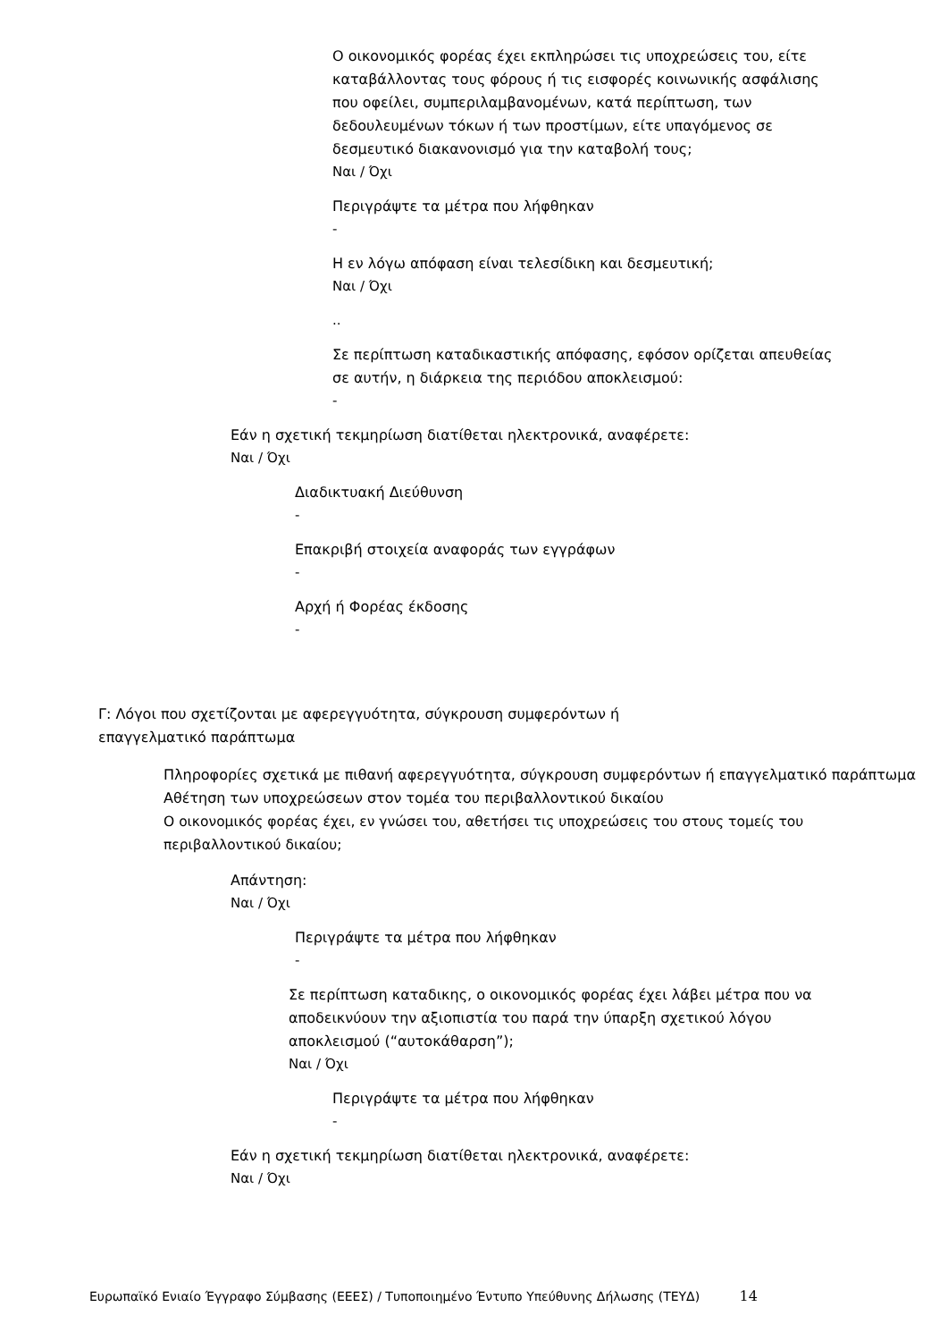Ο οικονομικός φορέας έχει εκπληρώσει τις υποχρεώσεις του, είτε καταβάλλοντας τους φόρους ή τις εισφορές κοινωνικής ασφάλισης που οφείλει, συμπεριλαμβανομένων, κατά περίπτωση, των δεδουλευμένων τόκων ή των προστίμων, είτε υπαγόμενος σε δεσμευτικό διακανονισμό για την καταβολή τους;
Ναι / Όχι
Περιγράψτε τα μέτρα που λήφθηκαν
-
Η εν λόγω απόφαση είναι τελεσίδικη και δεσμευτική;
Ναι / Όχι
..
Σε περίπτωση καταδικαστικής απόφασης, εφόσον ορίζεται απευθείας σε αυτήν, η διάρκεια της περιόδου αποκλεισμού:
-
Εάν η σχετική τεκμηρίωση διατίθεται ηλεκτρονικά, αναφέρετε:
Ναι / Όχι
Διαδικτυακή Διεύθυνση
-
Επακριβή στοιχεία αναφοράς των εγγράφων
-
Αρχή ή Φορέας έκδοσης
-
Γ: Λόγοι που σχετίζονται με αφερεγγυότητα, σύγκρουση συμφερόντων ή
επαγγελματικό παράπτωμα
Πληροφορίες σχετικά με πιθανή αφερεγγυότητα, σύγκρουση συμφερόντων ή επαγγελματικό παράπτωμα
Αθέτηση των υποχρεώσεων στον τομέα του περιβαλλοντικού δικαίου
Ο οικονομικός φορέας έχει, εν γνώσει του, αθετήσει τις υποχρεώσεις του στους τομείς του περιβαλλοντικού δικαίου;
Απάντηση:
Ναι / Όχι
Περιγράψτε τα μέτρα που λήφθηκαν
-
Σε περίπτωση καταδικης, ο οικονομικός φορέας έχει λάβει μέτρα που να αποδεικνύουν την αξιοπιστία του παρά την ύπαρξη σχετικού λόγου αποκλεισμού (“αυτοκάθαρση”);
Ναι / Όχι
Περιγράψτε τα μέτρα που λήφθηκαν
-
Εάν η σχετική τεκμηρίωση διατίθεται ηλεκτρονικά, αναφέρετε:
Ναι / Όχι
Ευρωπαϊκό Ενιαίο Έγγραφο Σύμβασης (ΕΕΕΣ) / Τυποποιημένο Έντυπο Υπεύθυνης Δήλωσης (ΤΕΥΔ) 14